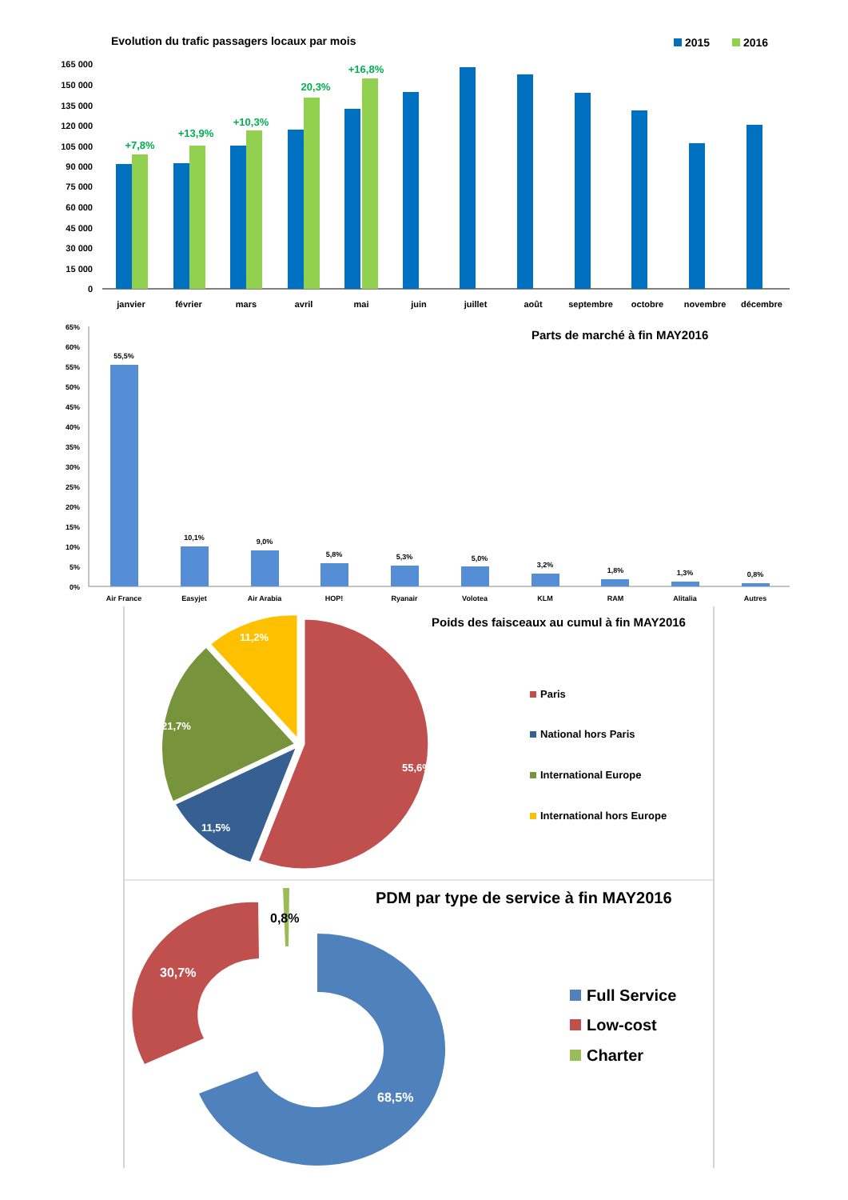Evolution du trafic passagers locaux par mois
2015
2016
165 000
150 000
135 000
120 000
105 000
90 000
75 000
60 000
45 000
30 000
15 000
0
+7,8%
+13,9%
+10,3%
20,3%
+16,8%
janvier
février
mars
avril
mai
juin
juillet
août
septembre
octobre
novembre
décembre
Parts de marché à fin MAY2016
65%
60%
55%
50%
45%
40%
35%
30%
25%
20%
15%
10%
5%
0%
55,5%
10,1%
9,0%
5,8%
5,3%
5,0%
3,2%
1,8%
1,3%
0,8%
Air France
Easyjet
Air Arabia
HOP!
Ryanair
Volotea
KLM
RAM
Alitalia
Autres
Poids des faisceaux au cumul à fin MAY2016
55,6%
11,5%
21,7%
11,2%
Paris
National hors Paris
International Europe
International hors Europe
PDM par type de service à fin MAY2016
68,5%
30,7%
0,8%
Full Service
Low-cost
Charter